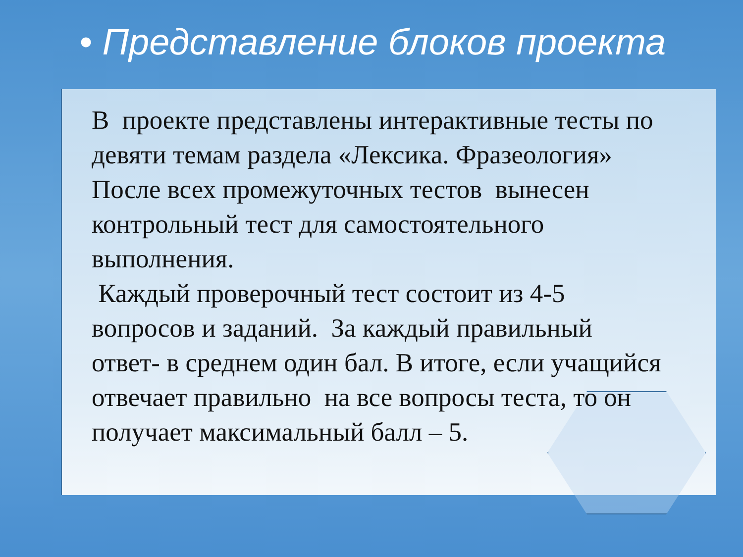• Представление блоков проекта
В проекте представлены интерактивные тесты по девяти темам раздела «Лексика. Фразеология» После всех промежуточных тестов вынесен контрольный тест для самостоятельного выполнения.
Каждый проверочный тест состоит из 4-5 вопросов и заданий. За каждый правильный ответ- в среднем один бал. В итоге, если учащийся отвечает правильно на все вопросы теста, то он получает максимальный балл – 5.